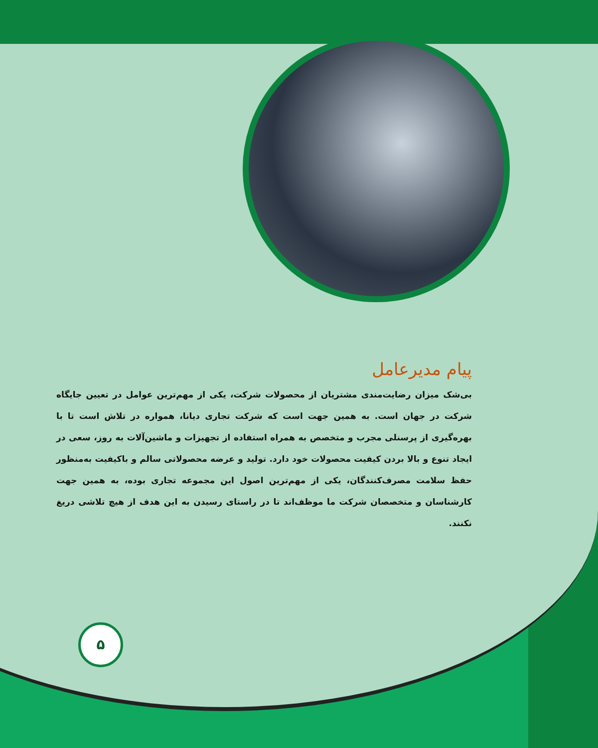پیام مدیرعامل
بی‌شک میزان رضایت‌مندی مشتریان از محصولات شرکت، یکی از مهم‌ترین عوامل در تعیین جایگاه شرکت در جهان است. به همین جهت است که شرکت تجاری دیانا، همواره در تلاش است تا با بهره‌گیری از پرسنلی مجرب و متخصص به همراه استفاده از تجهیزات و ماشین‌آلات به روز، سعی در ایجاد تنوع و بالا بردن کیفیت محصولات خود دارد. تولید و عرضه محصولاتی سالم و باکیفیت به‌منظور حفظ سلامت مصرف‌کنندگان، یکی از مهم‌ترین اصول این مجموعه تجاری بوده، به همین جهت کارشناسان و متخصصان شرکت ما موظف‌اند تا در راستای رسیدن به این هدف از هیچ تلاشی دریغ نکنند.
۵